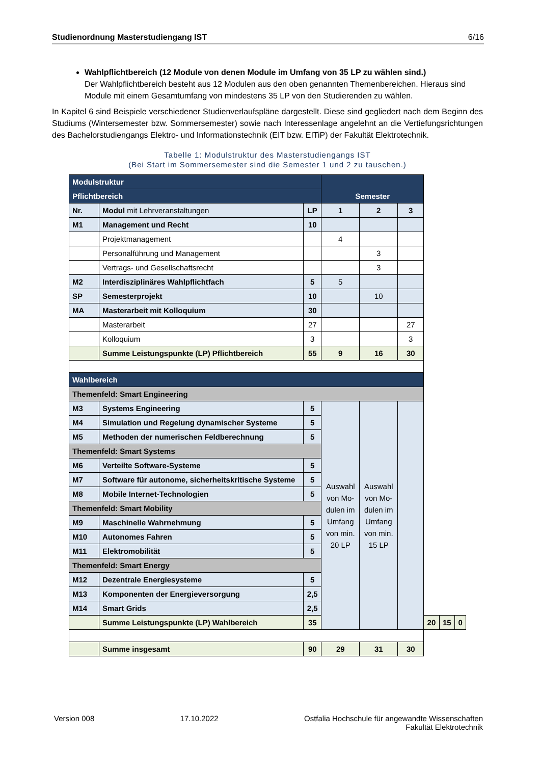Studienordnung Masterstudiengang IST 6/16
Wahlpflichtbereich (12 Module von denen Module im Umfang von 35 LP zu wählen sind.)
Der Wahlpflichtbereich besteht aus 12 Modulen aus den oben genannten Themenbereichen. Hieraus sind Module mit einem Gesamtumfang von mindestens 35 LP von den Studierenden zu wählen.
In Kapitel 6 sind Beispiele verschiedener Studienverlaufspläne dargestellt. Diese sind gegliedert nach dem Beginn des Studiums (Wintersemester bzw. Sommersemester) sowie nach Interessenlage angelehnt an die Vertiefungsrichtungen des Bachelorstudiengangs Elektro- und Informationstechnik (EIT bzw. EITiP) der Fakultät Elektrotechnik.
Tabelle 1: Modulstruktur des Masterstudiengangs IST
(Bei Start im Sommersemester sind die Semester 1 und 2 zu tauschen.)
| Modulstruktur | | | Semester | | | | | |
| Pflichtbereich | | | | | | | | |
| Nr. | Modul mit Lehrveranstaltungen | LP | 1 | 2 | 3 | | | |
| M1 | Management und Recht | 10 | | | | | | |
| | Projektmanagement | | 4 | | | | | |
| | Personalführung und Management | | | 3 | | | | |
| | Vertrags- und Gesellschaftsrecht | | | 3 | | | | |
| M2 | Interdisziplinäres Wahlpflichtfach | 5 | 5 | | | | | |
| SP | Semesterprojekt | 10 | | 10 | | | | |
| MA | Masterarbeit mit Kolloquium | 30 | | | | | | |
| | Masterarbeit | 27 | | | 27 | | | |
| | Kolloquium | 3 | | | 3 | | | |
| | Summe Leistungspunkte (LP) Pflichtbereich | 55 | 9 | 16 | 30 | | | |
| Wahlbereich | | | | | | | | |
| Themenfeld: Smart Engineering | | | | | | | | |
| M3 | Systems Engineering | 5 | Auswahl von Mo-dulen im Umfang von min. 20 LP | Auswahl von Mo-dulen im Umfang von min. 15 LP | | | | |
| M4 | Simulation und Regelung dynamischer Systeme | 5 | | | | | | |
| M5 | Methoden der numerischen Feldberechnung | 5 | | | | | | |
| Themenfeld: Smart Systems | | | | | | | | |
| M6 | Verteilte Software-Systeme | 5 | | | | | | |
| M7 | Software für autonome, sicherheitskritische Systeme | 5 | | | | | | |
| M8 | Mobile Internet-Technologien | 5 | | | | | | |
| Themenfeld: Smart Mobility | | | | | | | | |
| M9 | Maschinelle Wahrnehmung | 5 | | | | | | |
| M10 | Autonomes Fahren | 5 | | | | | | |
| M11 | Elektromobilität | 5 | | | | | | |
| Themenfeld: Smart Energy | | | | | | | | |
| M12 | Dezentrale Energiesysteme | 5 | | | | | | |
| M13 | Komponenten der Energieversorgung | 2,5 | | | | | | |
| M14 | Smart Grids | 2,5 | | | | | | |
| | Summe Leistungspunkte (LP) Wahlbereich | 35 | | | | 20 | 15 | 0 |
| | Summe insgesamt | 90 | 29 | 31 | 30 | | | |
Version 008 17.10.2022 Ostfalia Hochschule für angewandte Wissenschaften
Fakultät Elektrotechnik